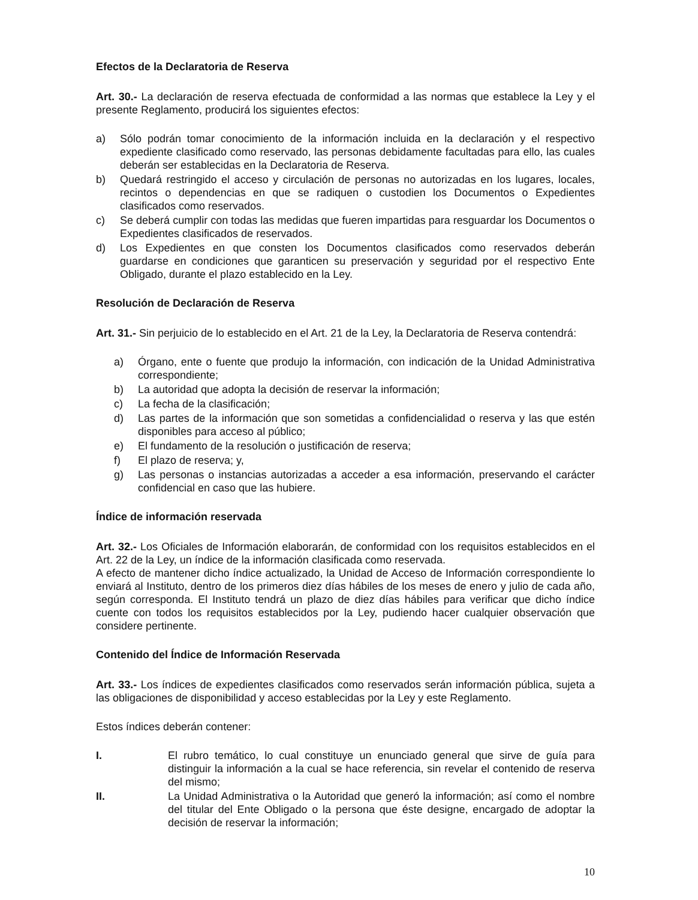Efectos de la Declaratoria de Reserva
Art. 30.- La declaración de reserva efectuada de conformidad a las normas que establece la Ley y el presente Reglamento, producirá los siguientes efectos:
a) Sólo podrán tomar conocimiento de la información incluida en la declaración y el respectivo expediente clasificado como reservado, las personas debidamente facultadas para ello, las cuales deberán ser establecidas en la Declaratoria de Reserva.
b) Quedará restringido el acceso y circulación de personas no autorizadas en los lugares, locales, recintos o dependencias en que se radiquen o custodien los Documentos o Expedientes clasificados como reservados.
c) Se deberá cumplir con todas las medidas que fueren impartidas para resguardar los Documentos o Expedientes clasificados de reservados.
d) Los Expedientes en que consten los Documentos clasificados como reservados deberán guardarse en condiciones que garanticen su preservación y seguridad por el respectivo Ente Obligado, durante el plazo establecido en la Ley.
Resolución de Declaración de Reserva
Art. 31.- Sin perjuicio de lo establecido en el Art. 21 de la Ley, la Declaratoria de Reserva contendrá:
a) Órgano, ente o fuente que produjo la información, con indicación de la Unidad Administrativa correspondiente;
b) La autoridad que adopta la decisión de reservar la información;
c) La fecha de la clasificación;
d) Las partes de la información que son sometidas a confidencialidad o reserva y las que estén disponibles para acceso al público;
e) El fundamento de la resolución o justificación de reserva;
f) El plazo de reserva; y,
g) Las personas o instancias autorizadas a acceder a esa información, preservando el carácter confidencial en caso que las hubiere.
Índice de información reservada
Art. 32.- Los Oficiales de Información elaborarán, de conformidad con los requisitos establecidos en el Art. 22 de la Ley, un índice de la información clasificada como reservada.
A efecto de mantener dicho índice actualizado, la Unidad de Acceso de Información correspondiente lo enviará al Instituto, dentro de los primeros diez días hábiles de los meses de enero y julio de cada año, según corresponda. El Instituto tendrá un plazo de diez días hábiles para verificar que dicho índice cuente con todos los requisitos establecidos por la Ley, pudiendo hacer cualquier observación que considere pertinente.
Contenido del Índice de Información Reservada
Art. 33.- Los índices de expedientes clasificados como reservados serán información pública, sujeta a las obligaciones de disponibilidad y acceso establecidas por la Ley y este Reglamento.
Estos índices deberán contener:
I. El rubro temático, lo cual constituye un enunciado general que sirve de guía para distinguir la información a la cual se hace referencia, sin revelar el contenido de reserva del mismo;
II. La Unidad Administrativa o la Autoridad que generó la información; así como el nombre del titular del Ente Obligado o la persona que éste designe, encargado de adoptar la decisión de reservar la información;
10